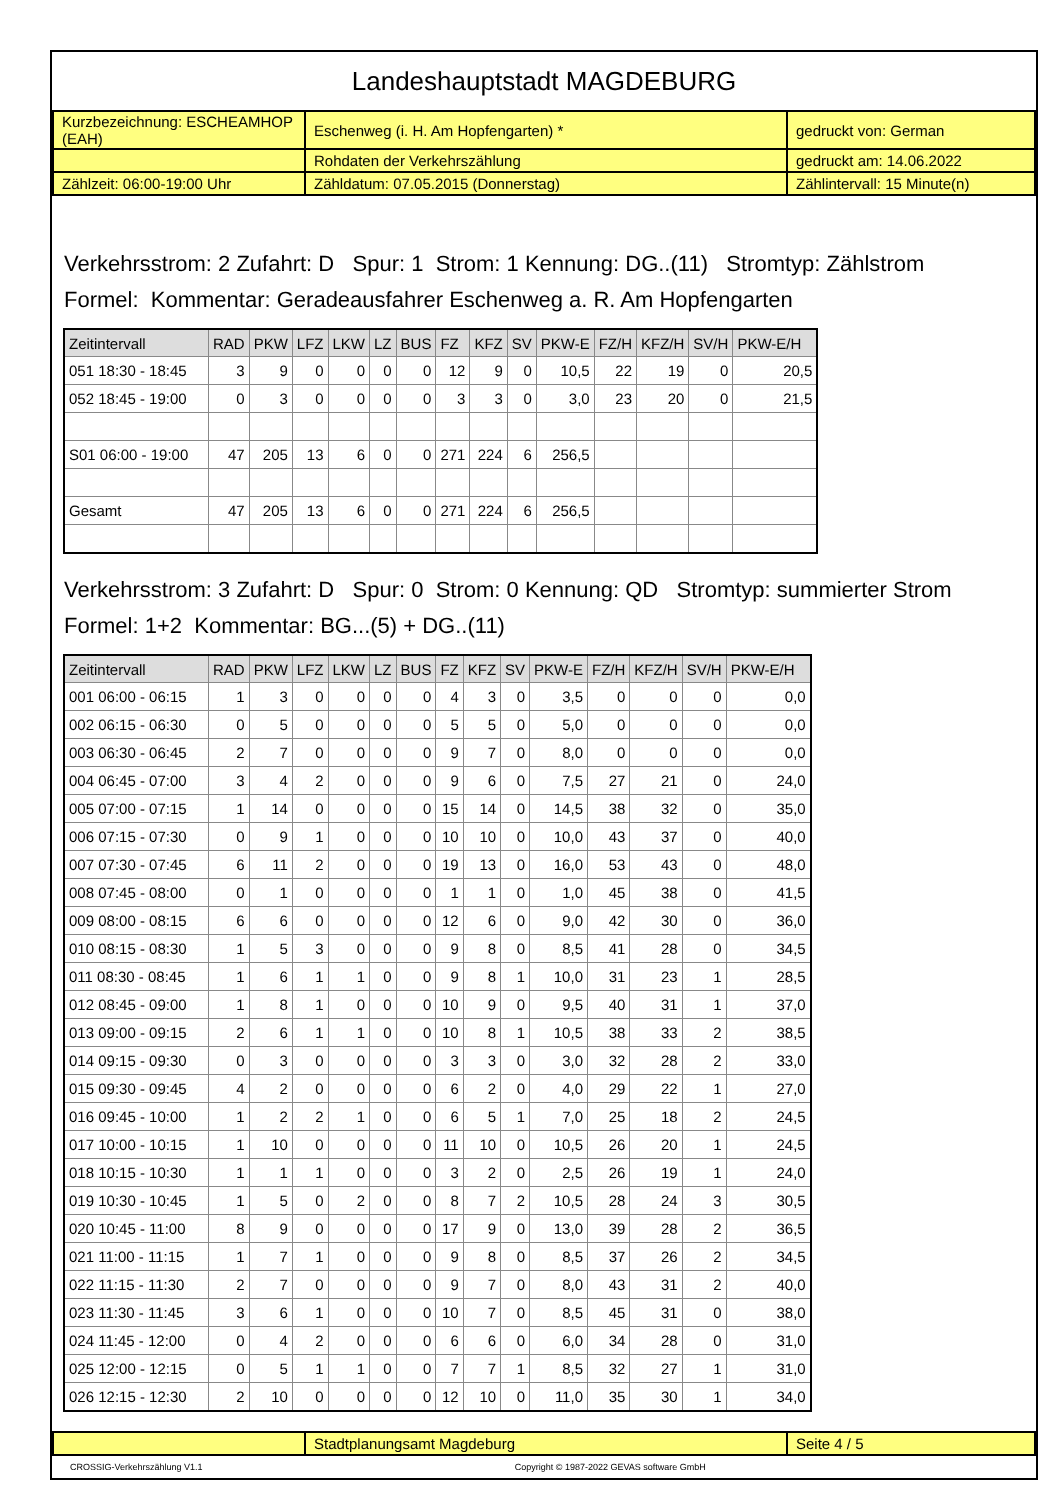Landeshauptstadt MAGDEBURG
| Kurzbezeichnung: ESCHEAMHOP (EAH) | Eschenweg (i. H. Am Hopfengarten) * | gedruckt von: German |
| | Rohdaten der Verkehrszählung | gedruckt am: 14.06.2022 |
| Zählzeit: 06:00-19:00 Uhr | Zähldatum: 07.05.2015 (Donnerstag) | Zählintervall: 15 Minute(n) |
Verkehrsstrom: 2 Zufahrt: D Spur: 1 Strom: 1 Kennung: DG..(11) Stromtyp: Zählstrom
Formel: Kommentar: Geradeausfahrer Eschenweg a. R. Am Hopfengarten
| Zeitintervall | RAD | PKW | LFZ | LKW | LZ | BUS | FZ | KFZ | SV | PKW-E | FZ/H | KFZ/H | SV/H | PKW-E/H |
| --- | --- | --- | --- | --- | --- | --- | --- | --- | --- | --- | --- | --- | --- | --- |
| 051 18:30 - 18:45 | 3 | 9 | 0 | 0 | 0 | 0 | 12 | 9 | 0 | 10,5 | 22 | 19 | 0 | 20,5 |
| 052 18:45 - 19:00 | 0 | 3 | 0 | 0 | 0 | 0 | 3 | 3 | 0 | 3,0 | 23 | 20 | 0 | 21,5 |
| S01 06:00 - 19:00 | 47 | 205 | 13 | 6 | 0 | 0 | 271 | 224 | 6 | 256,5 | | | | |
| Gesamt | 47 | 205 | 13 | 6 | 0 | 0 | 271 | 224 | 6 | 256,5 | | | | |
Verkehrsstrom: 3 Zufahrt: D Spur: 0 Strom: 0 Kennung: QD Stromtyp: summierter Strom
Formel: 1+2 Kommentar: BG...(5) + DG..(11)
| Zeitintervall | RAD | PKW | LFZ | LKW | LZ | BUS | FZ | KFZ | SV | PKW-E | FZ/H | KFZ/H | SV/H | PKW-E/H |
| --- | --- | --- | --- | --- | --- | --- | --- | --- | --- | --- | --- | --- | --- | --- |
| 001 06:00 - 06:15 | 1 | 3 | 0 | 0 | 0 | 0 | 4 | 3 | 0 | 3,5 | 0 | 0 | 0 | 0,0 |
| 002 06:15 - 06:30 | 0 | 5 | 0 | 0 | 0 | 0 | 5 | 5 | 0 | 5,0 | 0 | 0 | 0 | 0,0 |
| 003 06:30 - 06:45 | 2 | 7 | 0 | 0 | 0 | 0 | 9 | 7 | 0 | 8,0 | 0 | 0 | 0 | 0,0 |
| 004 06:45 - 07:00 | 3 | 4 | 2 | 0 | 0 | 0 | 9 | 6 | 0 | 7,5 | 27 | 21 | 0 | 24,0 |
| 005 07:00 - 07:15 | 1 | 14 | 0 | 0 | 0 | 0 | 15 | 14 | 0 | 14,5 | 38 | 32 | 0 | 35,0 |
| 006 07:15 - 07:30 | 0 | 9 | 1 | 0 | 0 | 0 | 10 | 10 | 0 | 10,0 | 43 | 37 | 0 | 40,0 |
| 007 07:30 - 07:45 | 6 | 11 | 2 | 0 | 0 | 0 | 19 | 13 | 0 | 16,0 | 53 | 43 | 0 | 48,0 |
| 008 07:45 - 08:00 | 0 | 1 | 0 | 0 | 0 | 0 | 1 | 1 | 0 | 1,0 | 45 | 38 | 0 | 41,5 |
| 009 08:00 - 08:15 | 6 | 6 | 0 | 0 | 0 | 0 | 12 | 6 | 0 | 9,0 | 42 | 30 | 0 | 36,0 |
| 010 08:15 - 08:30 | 1 | 5 | 3 | 0 | 0 | 0 | 9 | 8 | 0 | 8,5 | 41 | 28 | 0 | 34,5 |
| 011 08:30 - 08:45 | 1 | 6 | 1 | 1 | 0 | 0 | 9 | 8 | 1 | 10,0 | 31 | 23 | 1 | 28,5 |
| 012 08:45 - 09:00 | 1 | 8 | 1 | 0 | 0 | 0 | 10 | 9 | 0 | 9,5 | 40 | 31 | 1 | 37,0 |
| 013 09:00 - 09:15 | 2 | 6 | 1 | 1 | 0 | 0 | 10 | 8 | 1 | 10,5 | 38 | 33 | 2 | 38,5 |
| 014 09:15 - 09:30 | 0 | 3 | 0 | 0 | 0 | 0 | 3 | 3 | 0 | 3,0 | 32 | 28 | 2 | 33,0 |
| 015 09:30 - 09:45 | 4 | 2 | 0 | 0 | 0 | 0 | 6 | 2 | 0 | 4,0 | 29 | 22 | 1 | 27,0 |
| 016 09:45 - 10:00 | 1 | 2 | 2 | 1 | 0 | 0 | 6 | 5 | 1 | 7,0 | 25 | 18 | 2 | 24,5 |
| 017 10:00 - 10:15 | 1 | 10 | 0 | 0 | 0 | 0 | 11 | 10 | 0 | 10,5 | 26 | 20 | 1 | 24,5 |
| 018 10:15 - 10:30 | 1 | 1 | 1 | 0 | 0 | 0 | 3 | 2 | 0 | 2,5 | 26 | 19 | 1 | 24,0 |
| 019 10:30 - 10:45 | 1 | 5 | 0 | 2 | 0 | 0 | 8 | 7 | 2 | 10,5 | 28 | 24 | 3 | 30,5 |
| 020 10:45 - 11:00 | 8 | 9 | 0 | 0 | 0 | 0 | 17 | 9 | 0 | 13,0 | 39 | 28 | 2 | 36,5 |
| 021 11:00 - 11:15 | 1 | 7 | 1 | 0 | 0 | 0 | 9 | 8 | 0 | 8,5 | 37 | 26 | 2 | 34,5 |
| 022 11:15 - 11:30 | 2 | 7 | 0 | 0 | 0 | 0 | 9 | 7 | 0 | 8,0 | 43 | 31 | 2 | 40,0 |
| 023 11:30 - 11:45 | 3 | 6 | 1 | 0 | 0 | 0 | 10 | 7 | 0 | 8,5 | 45 | 31 | 0 | 38,0 |
| 024 11:45 - 12:00 | 0 | 4 | 2 | 0 | 0 | 0 | 6 | 6 | 0 | 6,0 | 34 | 28 | 0 | 31,0 |
| 025 12:00 - 12:15 | 0 | 5 | 1 | 1 | 0 | 0 | 7 | 7 | 1 | 8,5 | 32 | 27 | 1 | 31,0 |
| 026 12:15 - 12:30 | 2 | 10 | 0 | 0 | 0 | 0 | 12 | 10 | 0 | 11,0 | 35 | 30 | 1 | 34,0 |
| | Stadtplanungsamt Magdeburg | Seite 4 / 5 |
CROSSIG-Verkehrszählung V1.1 Copyright © 1987-2022 GEVAS software GmbH